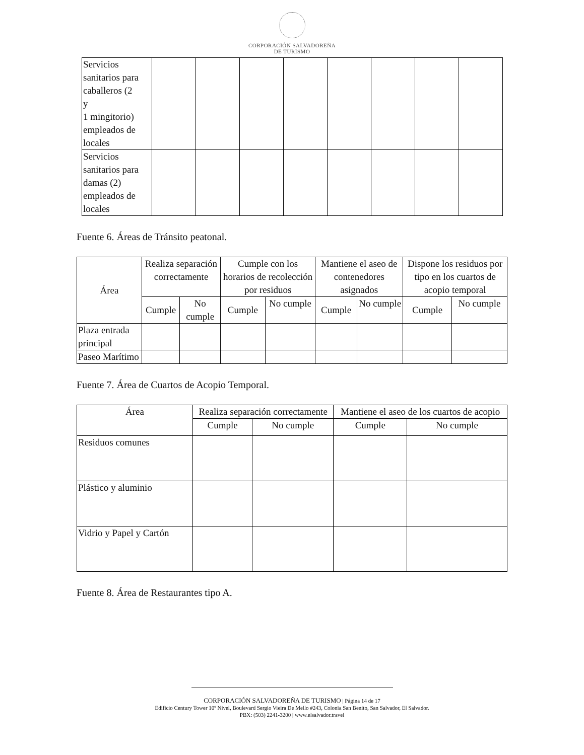CORPORACIÓN SALVADOREÑA
DE TURISMO
| Servicios sanitarios para caballeros (2 y 1 mingitorio) empleados de locales | | | | | | | | |
| Servicios sanitarios para damas (2) empleados de locales | | | | | | | | |
Fuente 6. Áreas de Tránsito peatonal.
| Área | Realiza separación correctamente | | Cumple con los horarios de recolección por residuos | | Mantiene el aseo de contenedores asignados | | Dispone los residuos por tipo en los cuartos de acopio temporal | |
| --- | --- | --- | --- | --- | --- | --- | --- | --- |
| | Cumple | No cumple | Cumple | No cumple | Cumple | No cumple | Cumple | No cumple |
| Plaza entrada principal | | | | | | | | |
| Paseo Marítimo | | | | | | | | |
Fuente 7. Área de Cuartos de Acopio Temporal.
| Área | Realiza separación correctamente | | Mantiene el aseo de los cuartos de acopio | |
| --- | --- | --- | --- | --- |
| | Cumple | No cumple | Cumple | No cumple |
| Residuos comunes | | | | |
| Plástico y aluminio | | | | |
| Vidrio y Papel y Cartón | | | | |
Fuente 8. Área de Restaurantes tipo A.
CORPORACIÓN SALVADOREÑA DE TURISMO | Página 14 de 17
Edificio Century Tower 10º Nivel, Boulevard Sergio Vieira De Mello #243, Colonia San Benito, San Salvador, El Salvador.
PBX: (503) 2241-3200 | www.elsalvador.travel